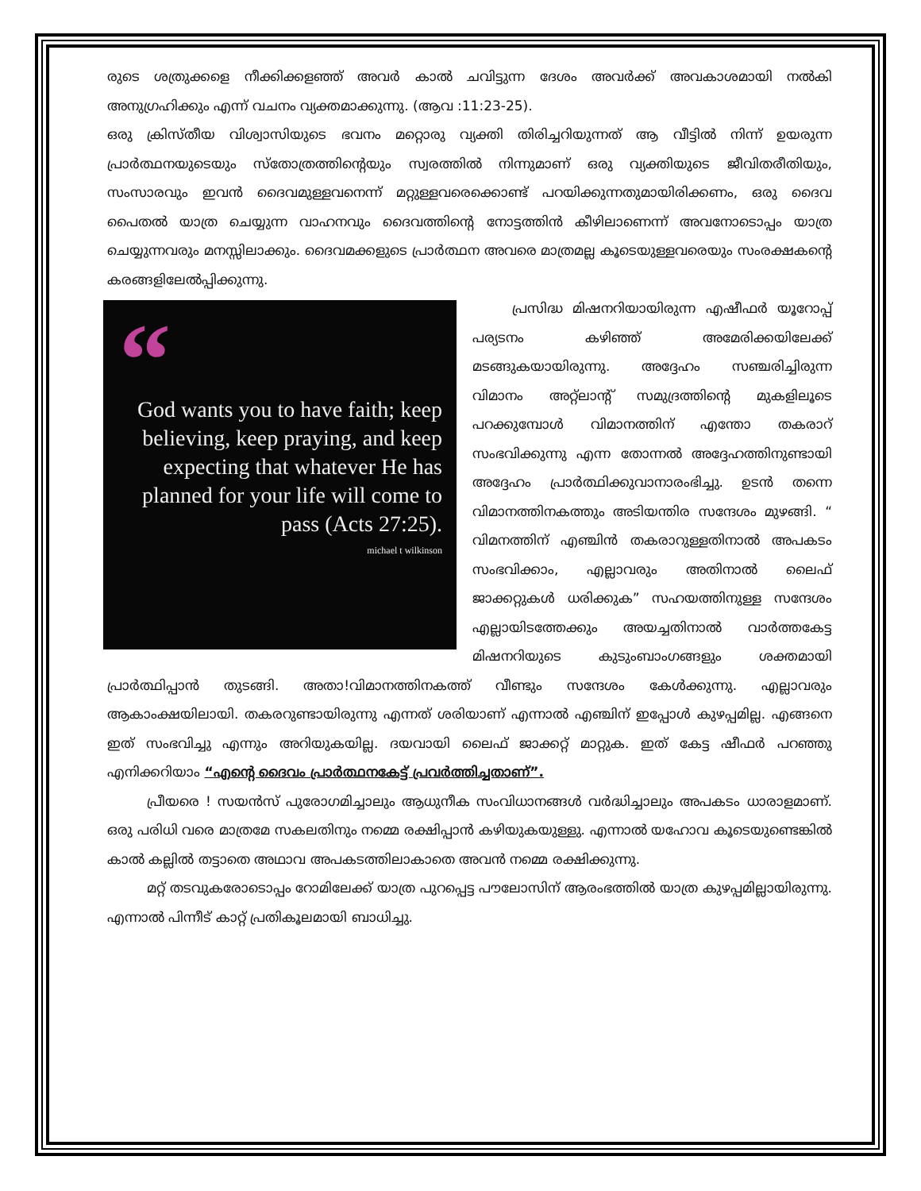രുടെ ശത്രുക്കളെ നീക്കിക്കളഞ്ഞ് അവർ കാൽ ചവിട്ടുന്ന ദേശം അവർക്ക് അവകാശമായി നൽകി അനുഗ്രഹിക്കും എന്ന് വചനം വ്യക്തമാക്കുന്നു. (ആവ :11:23-25).
ഒരു ക്രിസ്തീയ വിശ്വാസിയുടെ ഭവനം മറ്റൊരു വ്യക്തി തിരിച്ചറിയുന്നത് ആ വീട്ടിൽ നിന്ന് ഉയരുന്ന പ്രാർത്ഥനയുടെയും സ്തോത്രത്തിന്റെയും സ്വരത്തിൽ നിന്നുമാണ് ഒരു വ്യക്തിയുടെ ജീവിതരീതിയും, സംസാരവും ഇവൻ ദൈവമുള്ളവനെന്ന് മറ്റുള്ളവരെക്കൊണ്ട് പറയിക്കുന്നതുമായിരിക്കണം, ഒരു ദൈവ പൈതൽ യാത്ര ചെയ്യുന്ന വാഹനവും ദൈവത്തിന്റെ നോട്ടത്തിൻ കീഴിലാണെന്ന് അവനോടൊപ്പം യാത്ര ചെയ്യുന്നവരും മനസ്സിലാക്കും. ദൈവമക്കളുടെ പ്രാർത്ഥന അവരെ മാത്രമല്ല കൂടെയുള്ളവരെയും സംരക്ഷകന്റെ കരങ്ങളിലേൽപ്പിക്കുന്നു.
“
God wants you to have faith; keep believing, keep praying, and keep expecting that whatever He has planned for your life will come to pass (Acts 27:25).
michael t wilkinson
പ്രസിദ്ധ മിഷനറിയായിരുന്ന എഷീഫർ യൂറോപ്പ് പര്യടനം കഴിഞ്ഞ് അമേരിക്കയിലേക്ക് മടങ്ങുകയായിരുന്നു. അദ്ദേഹം സഞ്ചരിച്ചിരുന്ന വിമാനം അറ്റ്ലാന്റ് സമുദ്രത്തിന്റെ മുകളിലൂടെ പറക്കുമ്പോൾ വിമാനത്തിന് എന്തോ തകരാറ് സംഭവിക്കുന്നു എന്ന തോന്നൽ അദ്ദേഹത്തിനുണ്ടായി അദ്ദേഹം പ്രാർത്ഥിക്കുവാനാരംഭിച്ചു. ഉടൻ തന്നെ വിമാനത്തിനകത്തും അടിയന്തിര സന്ദേശം മുഴങ്ങി. “ വിമനത്തിന് എഞ്ചിൻ തകരാറുള്ളതിനാൽ അപകടം സംഭവിക്കാം, എല്ലാവരും അതിനാൽ ലൈഫ് ജാക്കറ്റുകൾ ധരിക്കുക” സഹയത്തിനുള്ള സന്ദേശം എല്ലായിടത്തേക്കും അയച്ചതിനാൽ വാർത്തകേട്ട മിഷനറിയുടെ കുടുംബാംഗങ്ങളും ശക്തമായി പ്രാർത്ഥിപ്പാൻ തുടങ്ങി. അതാ!വിമാനത്തിനകത്ത് വീണ്ടും സന്ദേശം കേൾക്കുന്നു. എല്ലാവരും ആകാംക്ഷയിലായി. തകരറുണ്ടായിരുന്നു എന്നത് ശരിയാണ് എന്നാൽ എഞ്ചിന് ഇപ്പോൾ കുഴപ്പമില്ല. എങ്ങനെ ഇത് സംഭവിച്ചു എന്നും അറിയുകയില്ല. ദയവായി ലൈഫ് ജാക്കറ്റ് മാറ്റുക. ഇത് കേട്ട ഷീഫർ പറഞ്ഞു എനിക്കറിയാം “എന്റെ ദൈവം പ്രാർത്ഥനകേട്ട് പ്രവർത്തിച്ചതാണ്”.
പ്രീയരെ ! സയൻസ് പുരോഗമിച്ചാലും ആധുനീക സംവിധാനങ്ങൾ വർദ്ധിച്ചാലും അപകടം ധാരാളമാണ്. ഒരു പരിധി വരെ മാത്രമേ സകലതിനും നമ്മെ രക്ഷിപ്പാൻ കഴിയുകയുള്ളു. എന്നാൽ യഹോവ കൂടെയുണ്ടെങ്കിൽ കാൽ കല്ലിൽ തട്ടാതെ അഥാവ അപകടത്തിലാകാതെ അവൻ നമ്മെ രക്ഷിക്കുന്നു.
മറ്റ് തടവുകരോടൊപ്പം റോമിലേക്ക് യാത്ര പുറപ്പെട്ട പൗലോസിന് ആരംഭത്തിൽ യാത്ര കുഴപ്പമില്ലായിരുന്നു. എന്നാൽ പിന്നീട് കാറ്റ് പ്രതികൂലമായി ബാധിച്ചു.